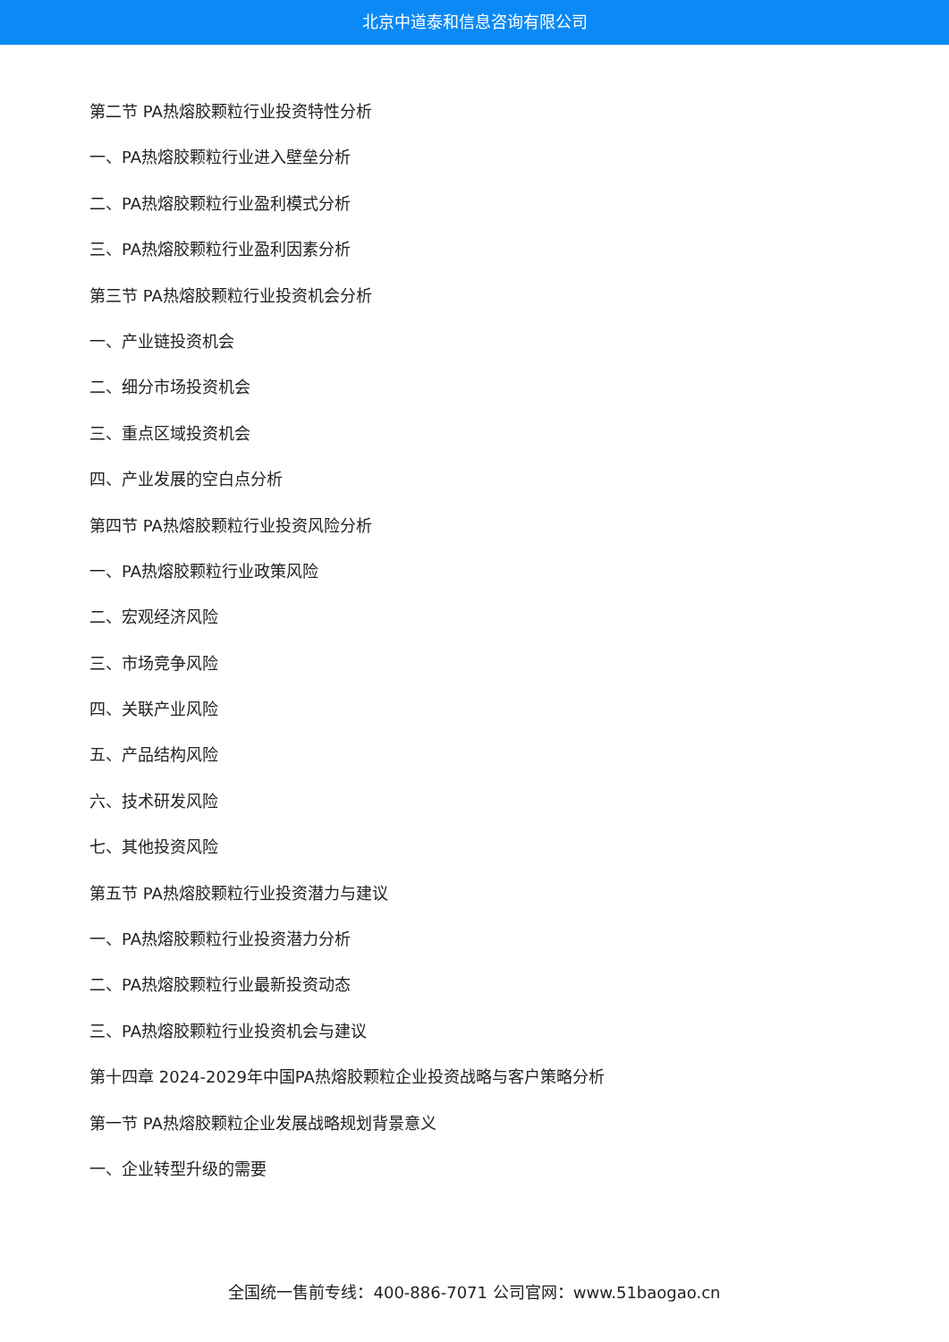北京中道泰和信息咨询有限公司
第二节 PA热熔胶颗粒行业投资特性分析
一、PA热熔胶颗粒行业进入壁垒分析
二、PA热熔胶颗粒行业盈利模式分析
三、PA热熔胶颗粒行业盈利因素分析
第三节 PA热熔胶颗粒行业投资机会分析
一、产业链投资机会
二、细分市场投资机会
三、重点区域投资机会
四、产业发展的空白点分析
第四节 PA热熔胶颗粒行业投资风险分析
一、PA热熔胶颗粒行业政策风险
二、宏观经济风险
三、市场竞争风险
四、关联产业风险
五、产品结构风险
六、技术研发风险
七、其他投资风险
第五节 PA热熔胶颗粒行业投资潜力与建议
一、PA热熔胶颗粒行业投资潜力分析
二、PA热熔胶颗粒行业最新投资动态
三、PA热熔胶颗粒行业投资机会与建议
第十四章 2024-2029年中国PA热熔胶颗粒企业投资战略与客户策略分析
第一节 PA热熔胶颗粒企业发展战略规划背景意义
一、企业转型升级的需要
全国统一售前专线：400-886-7071 公司官网：www.51baogao.cn